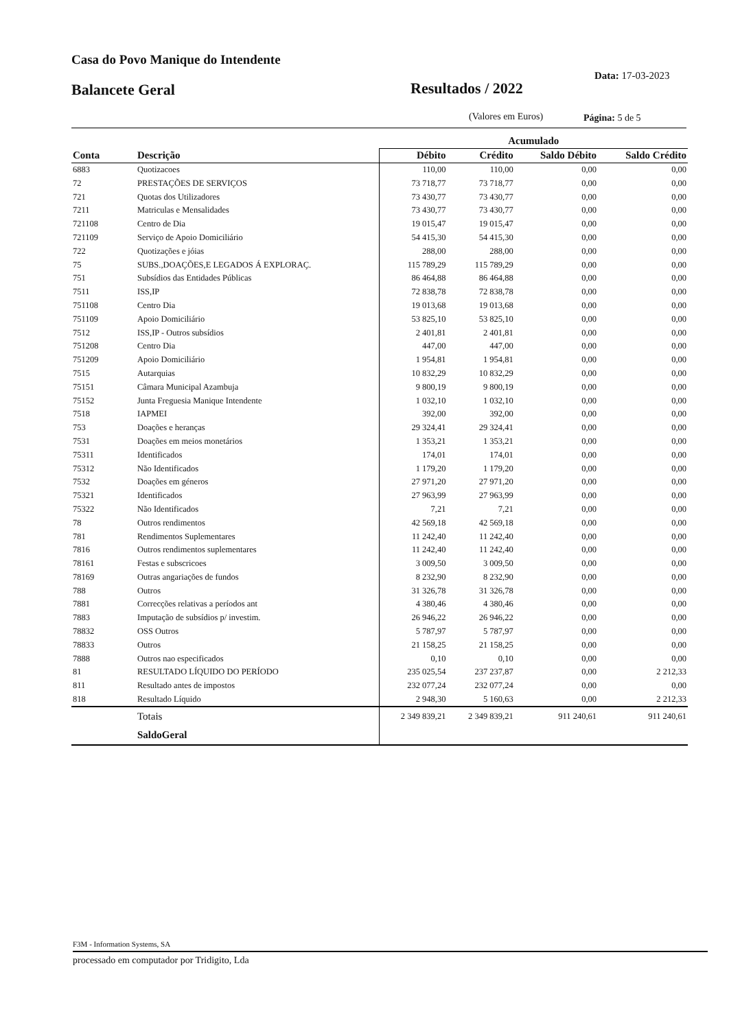Casa do Povo Manique do Intendente
Data: 17-03-2023
Balancete Geral Resultados / 2022
(Valores em Euros) Página: 5 de 5
| | | Acumulado | | | |
| --- | --- | --- | --- | --- | --- |
| Conta | Descrição | Débito | Crédito | Saldo Débito | Saldo Crédito |
| 6883 | Quotizacoes | 110,00 | 110,00 | 0,00 | 0,00 |
| 72 | PRESTAÇÕES DE SERVIÇOS | 73 718,77 | 73 718,77 | 0,00 | 0,00 |
| 721 | Quotas dos Utilizadores | 73 430,77 | 73 430,77 | 0,00 | 0,00 |
| 7211 | Matriculas e Mensalidades | 73 430,77 | 73 430,77 | 0,00 | 0,00 |
| 721108 | Centro de Dia | 19 015,47 | 19 015,47 | 0,00 | 0,00 |
| 721109 | Serviço de Apoio Domiciliário | 54 415,30 | 54 415,30 | 0,00 | 0,00 |
| 722 | Quotizações e jóias | 288,00 | 288,00 | 0,00 | 0,00 |
| 75 | SUBS.,DOAÇÕES,E LEGADOS Á EXPLORAÇ. | 115 789,29 | 115 789,29 | 0,00 | 0,00 |
| 751 | Subsídios das Entidades Públicas | 86 464,88 | 86 464,88 | 0,00 | 0,00 |
| 7511 | ISS,IP | 72 838,78 | 72 838,78 | 0,00 | 0,00 |
| 751108 | Centro Dia | 19 013,68 | 19 013,68 | 0,00 | 0,00 |
| 751109 | Apoio Domiciliário | 53 825,10 | 53 825,10 | 0,00 | 0,00 |
| 7512 | ISS,IP - Outros subsídios | 2 401,81 | 2 401,81 | 0,00 | 0,00 |
| 751208 | Centro Dia | 447,00 | 447,00 | 0,00 | 0,00 |
| 751209 | Apoio Domiciliário | 1 954,81 | 1 954,81 | 0,00 | 0,00 |
| 7515 | Autarquias | 10 832,29 | 10 832,29 | 0,00 | 0,00 |
| 75151 | Câmara Municipal Azambuja | 9 800,19 | 9 800,19 | 0,00 | 0,00 |
| 75152 | Junta Freguesia Manique Intendente | 1 032,10 | 1 032,10 | 0,00 | 0,00 |
| 7518 | IAPMEI | 392,00 | 392,00 | 0,00 | 0,00 |
| 753 | Doações e heranças | 29 324,41 | 29 324,41 | 0,00 | 0,00 |
| 7531 | Doações em meios monetários | 1 353,21 | 1 353,21 | 0,00 | 0,00 |
| 75311 | Identificados | 174,01 | 174,01 | 0,00 | 0,00 |
| 75312 | Não Identificados | 1 179,20 | 1 179,20 | 0,00 | 0,00 |
| 7532 | Doações em géneros | 27 971,20 | 27 971,20 | 0,00 | 0,00 |
| 75321 | Identificados | 27 963,99 | 27 963,99 | 0,00 | 0,00 |
| 75322 | Não Identificados | 7,21 | 7,21 | 0,00 | 0,00 |
| 78 | Outros rendimentos | 42 569,18 | 42 569,18 | 0,00 | 0,00 |
| 781 | Rendimentos Suplementares | 11 242,40 | 11 242,40 | 0,00 | 0,00 |
| 7816 | Outros rendimentos suplementares | 11 242,40 | 11 242,40 | 0,00 | 0,00 |
| 78161 | Festas e subscricoes | 3 009,50 | 3 009,50 | 0,00 | 0,00 |
| 78169 | Outras angariações de fundos | 8 232,90 | 8 232,90 | 0,00 | 0,00 |
| 788 | Outros | 31 326,78 | 31 326,78 | 0,00 | 0,00 |
| 7881 | Correcções relativas a períodos ant | 4 380,46 | 4 380,46 | 0,00 | 0,00 |
| 7883 | Imputação de subsídios p/ investim. | 26 946,22 | 26 946,22 | 0,00 | 0,00 |
| 78832 | OSS Outros | 5 787,97 | 5 787,97 | 0,00 | 0,00 |
| 78833 | Outros | 21 158,25 | 21 158,25 | 0,00 | 0,00 |
| 7888 | Outros nao especificados | 0,10 | 0,10 | 0,00 | 0,00 |
| 81 | RESULTADO LÍQUIDO DO PERÍODO | 235 025,54 | 237 237,87 | 0,00 | 2 212,33 |
| 811 | Resultado antes de impostos | 232 077,24 | 232 077,24 | 0,00 | 0,00 |
| 818 | Resultado Líquido | 2 948,30 | 5 160,63 | 0,00 | 2 212,33 |
| | Totais | 2 349 839,21 | 2 349 839,21 | 911 240,61 | 911 240,61 |
| | SaldoGeral | | | | |
F3M - Information Systems, SA
processado em computador por Tridigito, Lda